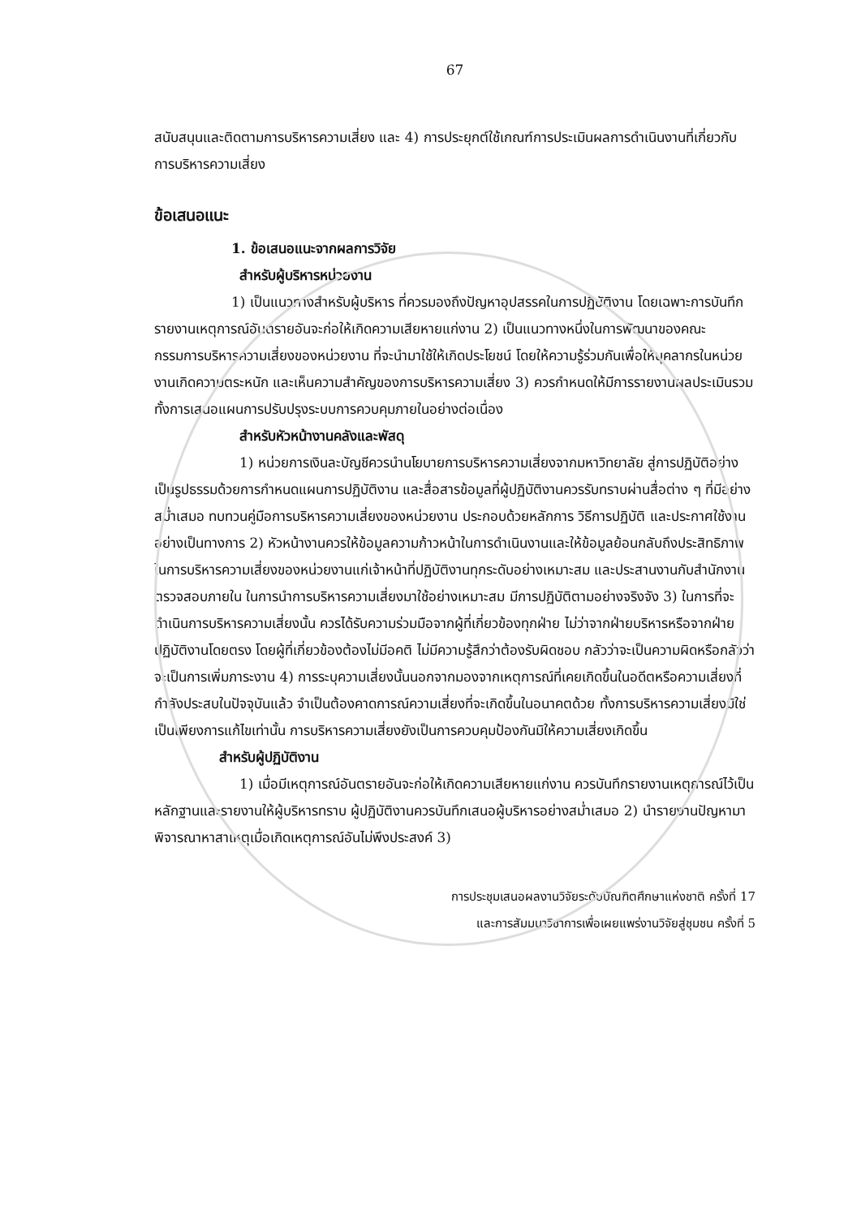67
สนับสนุนและติดตามการบริหารความเสี่ยง และ 4) การประยุกต์ใช้เกณฑ์การประเมินผลการดำเนินงานที่เกี่ยวกับการบริหารความเสี่ยง
ข้อเสนอแนะ
1. ข้อเสนอแนะจากผลการวิจัย
สำหรับผู้บริหารหน่วยงาน
1) เป็นแนวทางสำหรับผู้บริหาร ที่ควรมองถึงปัญหาอุปสรรคในการปฏิบัติงาน โดยเฉพาะการบันทึกรายงานเหตุการณ์อันตรายอันจะก่อให้เกิดความเสียหายแก่งาน 2) เป็นแนวทางหนึ่งในการพัฒนาของคณะกรรมการบริหารความเสี่ยงของหน่วยงาน ที่จะนำมาใช้ให้เกิดประโยชน์ โดยให้ความรู้ร่วมกันเพื่อให้บุคลากรในหน่วยงานเกิดความตระหนัก และเห็นความสำคัญของการบริหารความเสี่ยง 3) ควรกำหนดให้มีการรายงานผลประเมินรวมทั้งการเสนอแผนการปรับปรุงระบบการควบคุมภายในอย่างต่อเนื่อง
สำหรับหัวหน้างานคลังและพัสดุ
1) หน่วยการเงินละบัญชีควรนำนโยบายการบริหารความเสี่ยงจากมหาวิทยาลัย สู่การปฏิบัติอย่างเป็นรูปธรรมด้วยการกำหนดแผนการปฏิบัติงาน และสื่อสารข้อมูลที่ผู้ปฏิบัติงานควรรับทราบผ่านสื่อต่าง ๆ ที่มีอย่างสม่ำเสมอ ทบทวนคู่มือการบริหารความเสี่ยงของหน่วยงาน ประกอบด้วยหลักการ วิธีการปฏิบัติ และประกาศใช้งานอย่างเป็นทางการ 2) หัวหน้างานควรให้ข้อมูลความก้าวหน้าในการดำเนินงานและให้ข้อมูลย้อนกลับถึงประสิทธิภาพในการบริหารความเสี่ยงของหน่วยงานแก่เจ้าหน้าที่ปฏิบัติงานทุกระดับอย่างเหมาะสม และประสานงานกับสำนักงานตรวจสอบภายใน ในการนำการบริหารความเสี่ยงมาใช้อย่างเหมาะสม มีการปฏิบัติตามอย่างจริงจัง 3) ในการที่จะดำเนินการบริหารความเสี่ยงนั้น ควรได้รับความร่วมมือจากผู้ที่เกี่ยวข้องทุกฝ่าย ไม่ว่าจากฝ่ายบริหารหรือจากฝ่ายปฏิบัติงานโดยตรง โดยผู้ที่เกี่ยวข้องต้องไม่มีอคติ ไม่มีความรู้สึกว่าต้องรับผิดชอบ กลัวว่าจะเป็นความผิดหรือกลัวว่าจะเป็นการเพิ่มภาระงาน 4) การระบุความเสี่ยงนั้นนอกจากมองจากเหตุการณ์ที่เคยเกิดขึ้นในอดีตหรือความเสี่ยงที่กำลังประสบในปัจจุบันแล้ว จำเป็นต้องคาดการณ์ความเสี่ยงที่จะเกิดขึ้นในอนาคตด้วย ทั้งการบริหารความเสี่ยงมิใช่เป็นเพียงการแก้ไขเท่านั้น การบริหารความเสี่ยงยังเป็นการควบคุมป้องกันมิให้ความเสี่ยงเกิดขึ้น
สำหรับผู้ปฏิบัติงาน
1) เมื่อมีเหตุการณ์อันตรายอันจะก่อให้เกิดความเสียหายแก่งาน ควรบันทึกรายงานเหตุการณ์ไว้เป็นหลักฐานและรายงานให้ผู้บริหารทราบ ผู้ปฏิบัติงานควรบันทึกเสนอผู้บริหารอย่างสม่ำเสมอ 2) นำรายงานปัญหามาพิจารณาหาสาเหตุเมื่อเกิดเหตุการณ์อันไม่พึงประสงค์ 3)
การประชุมเสนอผลงานวิจัยระดับบัณฑิตศึกษาแห่งชาติ ครั้งที่ 17
และการสัมมนาวิชาการเพื่อเผยแพร่งานวิจัยสู่ชุมชน ครั้งที่ 5